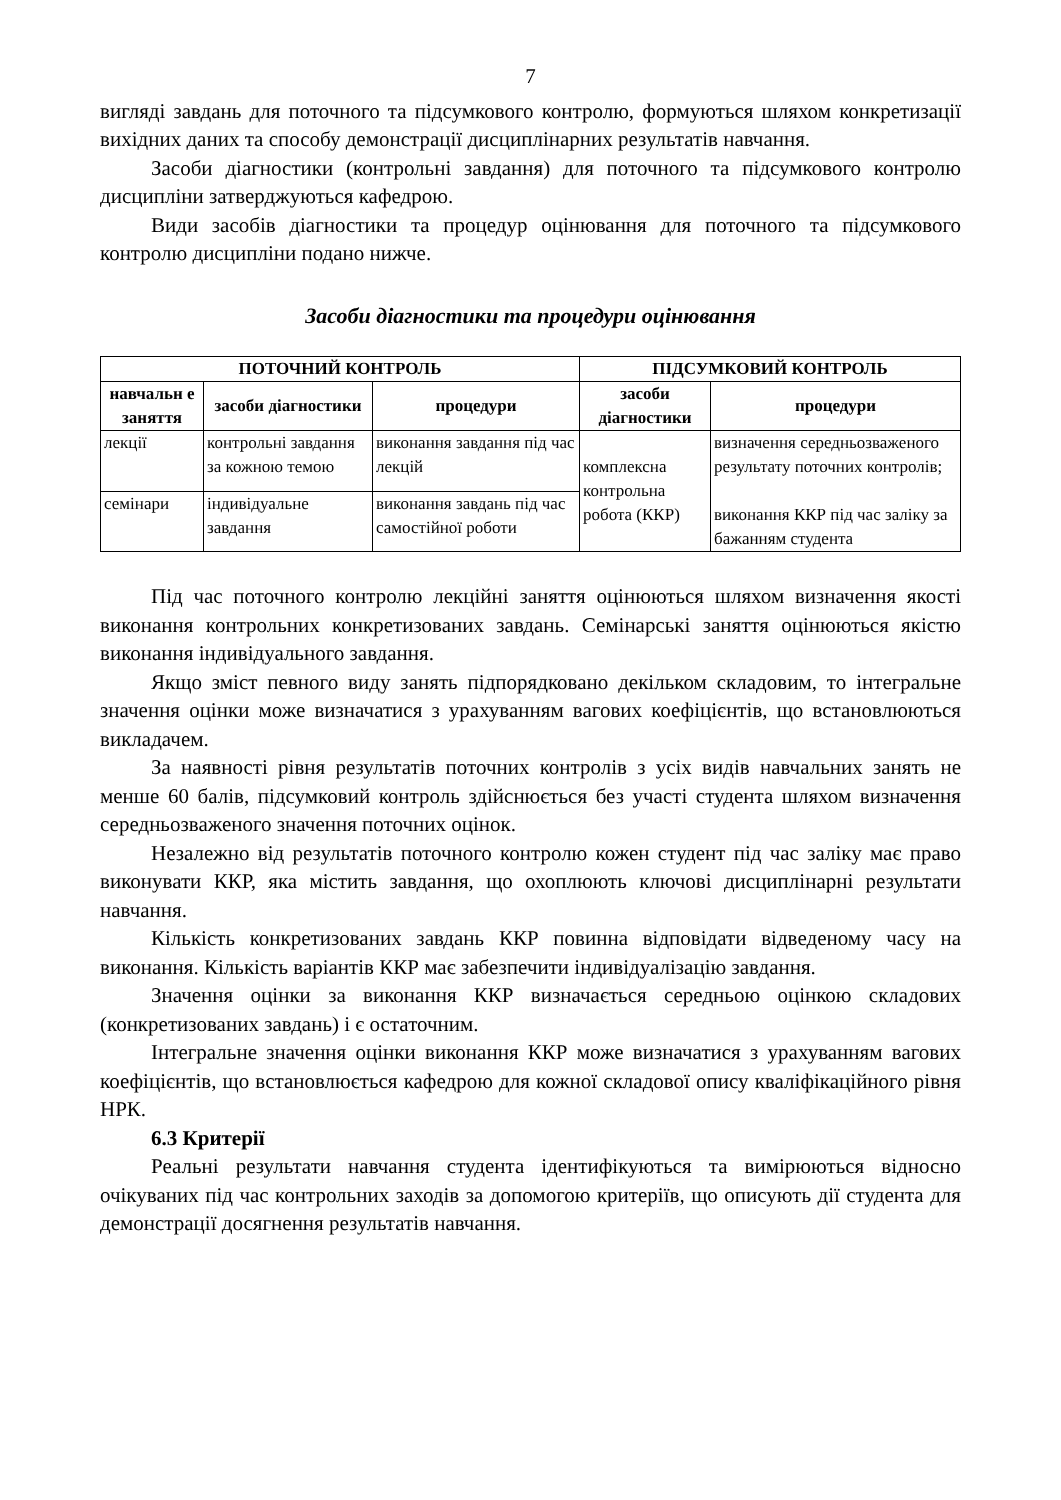7
вигляді завдань для поточного та підсумкового контролю, формуються шляхом конкретизації вихідних даних та способу демонстрації дисциплінарних результатів навчання.
Засоби діагностики (контрольні завдання) для поточного та підсумкового контролю дисципліни затверджуються кафедрою.
Види засобів діагностики та процедур оцінювання для поточного та підсумкового контролю дисципліни подано нижче.
Засоби діагностики та процедури оцінювання
| ПОТОЧНИЙ КОНТРОЛЬ | | | ПІДСУМКОВИЙ КОНТРОЛЬ | |
| --- | --- | --- | --- | --- |
| навчальн е заняття | засоби діагностики | процедури | засоби діагностики | процедури |
| лекції | контрольні завдання за кожною темою | виконання завдання під час лекцій | комплексна контрольна робота (ККР) | визначення середньозваженого результату поточних контролів; виконання ККР під час заліку за бажанням студента |
| семінари | індивідуальне завдання | виконання завдань під час самостійної роботи | | |
Під час поточного контролю лекційні заняття оцінюються шляхом визначення якості виконання контрольних конкретизованих завдань. Семінарські заняття оцінюються якістю виконання індивідуального завдання.
Якщо зміст певного виду занять підпорядковано декільком складовим, то інтегральне значення оцінки може визначатися з урахуванням вагових коефіцієнтів, що встановлюються викладачем.
За наявності рівня результатів поточних контролів з усіх видів навчальних занять не менше 60 балів, підсумковий контроль здійснюється без участі студента шляхом визначення середньозваженого значення поточних оцінок.
Незалежно від результатів поточного контролю кожен студент під час заліку має право виконувати ККР, яка містить завдання, що охоплюють ключові дисциплінарні результати навчання.
Кількість конкретизованих завдань ККР повинна відповідати відведеному часу на виконання. Кількість варіантів ККР має забезпечити індивідуалізацію завдання.
Значення оцінки за виконання ККР визначається середньою оцінкою складових (конкретизованих завдань) і є остаточним.
Інтегральне значення оцінки виконання ККР може визначатися з урахуванням вагових коефіцієнтів, що встановлюється кафедрою для кожної складової опису кваліфікаційного рівня НРК.
6.3 Критерії
Реальні результати навчання студента ідентифікуються та вимірюються відносно очікуваних під час контрольних заходів за допомогою критеріїв, що описують дії студента для демонстрації досягнення результатів навчання.